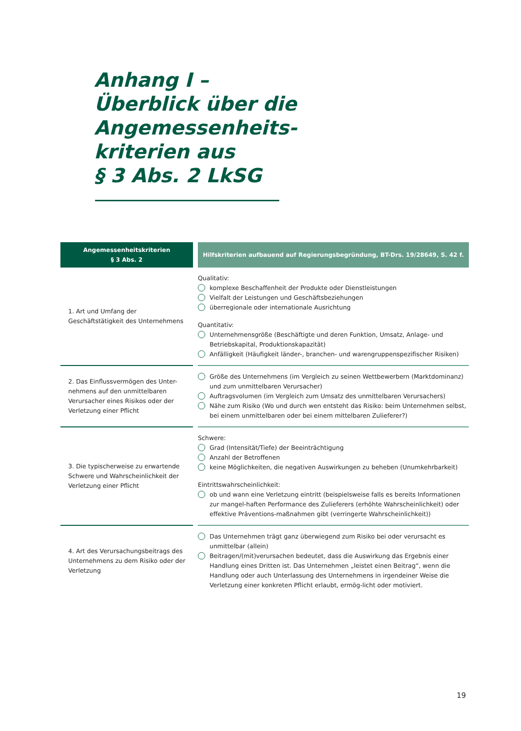Anhang I –
Überblick über die
Angemessenheits-
kriterien aus
§ 3 Abs. 2 LkSG
| Angemessenheitskriterien § 3 Abs. 2 | Hilfskriterien aufbauend auf Regierungsbegründung, BT-Drs. 19/28649, S. 42 f. |
| --- | --- |
| 1. Art und Umfang der Geschäftstätigkeit des Unternehmens | Qualitativ: komplexe Beschaffenheit der Produkte oder Dienstleistungen Vielfalt der Leistungen und Geschäftsbeziehungen überregionale oder internationale Ausrichtung Quantitativ: Unternehmensgröße (Beschäftigte und deren Funktion, Umsatz, Anlage- und Betriebskapital, Produktionskapazität) Anfälligkeit (Häufigkeit länder-, branchen- und warengruppenspezifischer Risiken) |
| 2. Das Einflussvermögen des Unter-nehmens auf den unmittelbaren Verursacher eines Risikos oder der Verletzung einer Pflicht | Größe des Unternehmens (im Vergleich zu seinen Wettbewerbern (Marktdominanz) und zum unmittelbaren Verursacher) Auftragsvolumen (im Vergleich zum Umsatz des unmittelbaren Verursachers) Nähe zum Risiko (Wo und durch wen entsteht das Risiko: beim Unternehmen selbst, bei einem unmittelbaren oder bei einem mittelbaren Zulieferer?) |
| 3. Die typischerweise zu erwartende Schwere und Wahrscheinlichkeit der Verletzung einer Pflicht | Schwere: Grad (Intensität/Tiefe) der Beeinträchtigung Anzahl der Betroffenen keine Möglichkeiten, die negativen Auswirkungen zu beheben (Unumkehrbarkeit) Eintrittswahrscheinlichkeit: ob und wann eine Verletzung eintritt (beispielsweise falls es bereits Informationen zur mangel-haften Performance des Zulieferers (erhöhte Wahrscheinlichkeit) oder effektive Präventions-maßnahmen gibt (verringerte Wahrscheinlichkeit)) |
| 4. Art des Verursachungsbeitrags des Unternehmens zu dem Risiko oder der Verletzung | Das Unternehmen trägt ganz überwiegend zum Risiko bei oder verursacht es unmittelbar (allein) Beitragen/(mit)verursachen bedeutet, dass die Auswirkung das Ergebnis einer Handlung eines Dritten ist. Das Unternehmen „leistet einen Beitrag“, wenn die Handlung oder auch Unterlassung des Unternehmens in irgendeiner Weise die Verletzung einer konkreten Pflicht erlaubt, ermög-licht oder motiviert. |
19